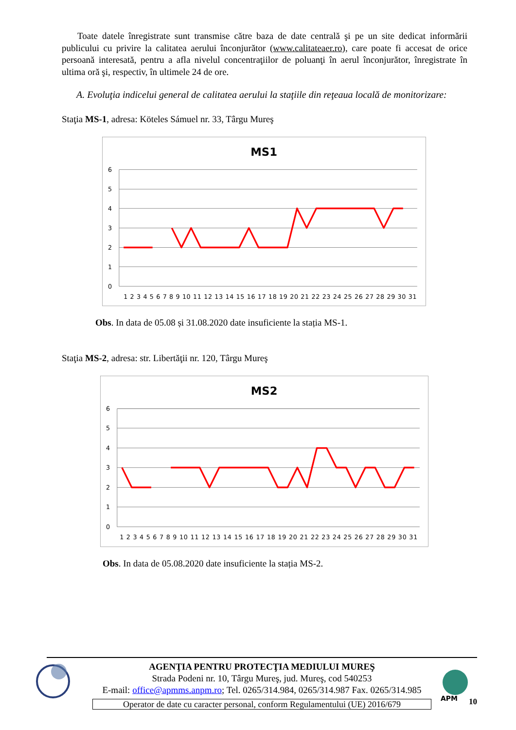Toate datele înregistrate sunt transmise către baza de date centrală şi pe un site dedicat informării publicului cu privire la calitatea aerului înconjurător (www.calitateaer.ro), care poate fi accesat de orice persoană interesată, pentru a afla nivelul concentraţiilor de poluanţi în aerul înconjurător, înregistrate în ultima oră şi, respectiv, în ultimele 24 de ore.
A. Evoluţia indicelui general de calitatea aerului la staţiile din reţeaua locală de monitorizare:
Staţia MS-1, adresa: Köteles Sámuel nr. 33, Târgu Mureş
MS1
6
5
4
3
2
1
0
1 2 3 4 5 6 7 8 9 10 11 12 13 14 15 16 17 18 19 20 21 22 23 24 25 26 27 28 29 30 31
Obs. In data de 05.08 și 31.08.2020 date insuficiente la stația MS-1.
Staţia MS-2, adresa: str. Libertăţii nr. 120, Târgu Mureş
MS2
6
5
4
3
2
1
0
1 2 3 4 5 6 7 8 9 10 11 12 13 14 15 16 17 18 19 20 21 22 23 24 25 26 27 28 29 30 31
Obs. In data de 05.08.2020 date insuficiente la stația MS-2.
AGENŢIA PENTRU PROTECŢIA MEDIULUI MUREŞ
Strada Podeni nr. 10, Târgu Mureş, jud. Mureş, cod 540253
E-mail: office@apmms.anpm.ro; Tel. 0265/314.984, 0265/314.987 Fax. 0265/314.985
Operator de date cu caracter personal, conform Regulamentului (UE) 2016/679
APM
10